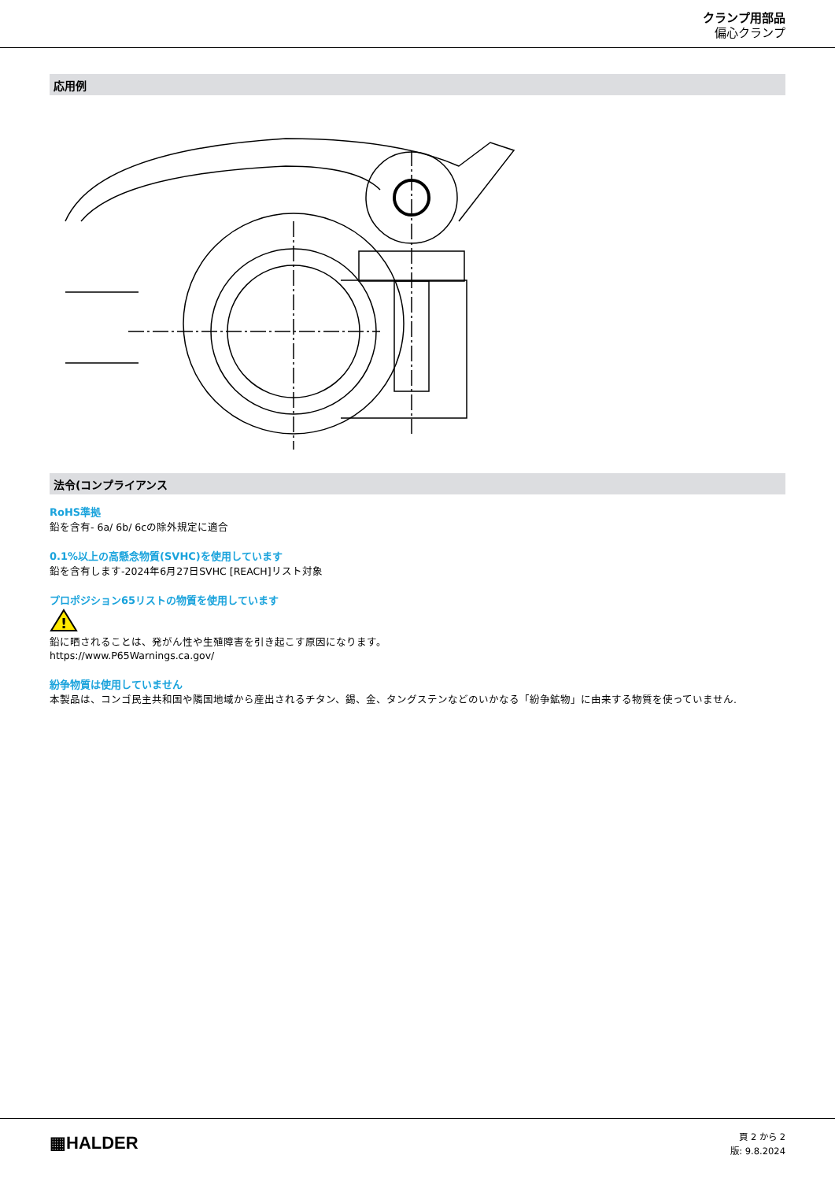クランプ用部品
偏心クランプ
応用例
法令(コンプライアンス
RoHS準拠
鉛を含有- 6a/ 6b/ 6cの除外規定に適合
0.1%以上の高懸念物質(SVHC)を使用しています
鉛を含有します-2024年6月27日SVHC [REACH]リスト対象
プロポジション65リストの物質を使用しています
!
鉛に晒されることは、発がん性や生殖障害を引き起こす原因になります。
https://www.P65Warnings.ca.gov/
紛争物質は使用していません
本製品は、コンゴ民主共和国や隣国地域から産出されるチタン、錫、金、タングステンなどのいかなる「紛争鉱物」に由来する物質を使っていません.
▦HALDER
頁 2 から 2
版: 9.8.2024